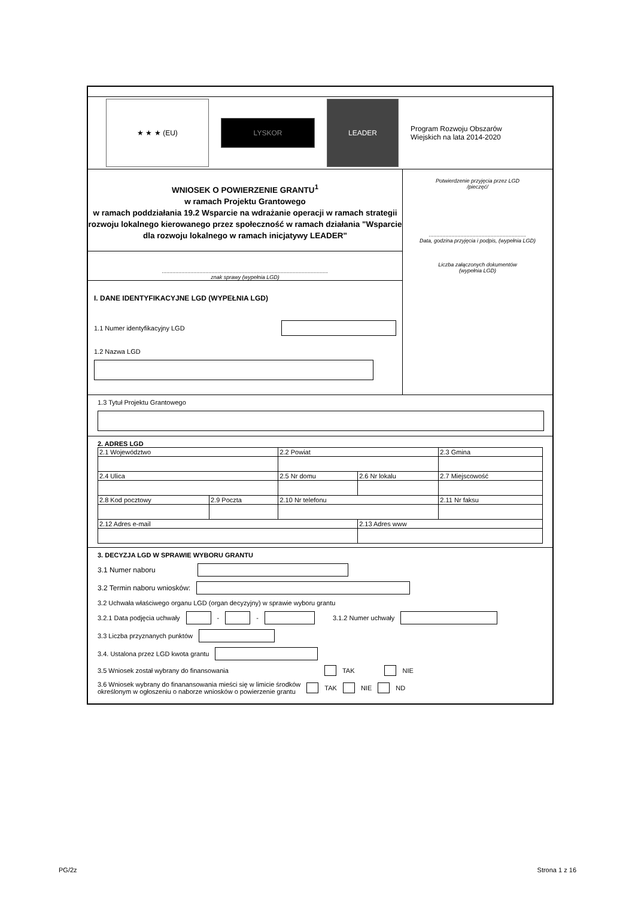★ ★ ★ (EU)
LYSKOR
LEADER
Program Rozwoju Obszarów Wiejskich na lata 2014-2020
WNIOSEK O POWIERZENIE GRANTU<sup>1</sup>
w ramach Projektu Grantowego
w ramach poddziałania 19.2 Wsparcie na wdrażanie operacji w ramach strategii rozwoju lokalnego kierowanego przez społeczność w ramach działania "Wsparcie dla rozwoju lokalnego w ramach inicjatywy LEADER"
...............................................................................................................
znak sprawy (wypełnia LGD)
I. DANE IDENTYFIKACYJNE LGD (WYPEŁNIA LGD)
1.1 Numer identyfikacyjny LGD
1.2 Nazwa LGD
Potwierdzenie przyjęcia przez LGD
/pieczęć/
.................................................................
Data, godzina przyjęcia i podpis, (wypełnia LGD)
Liczba załączonych dokumentów
(wypełnia LGD)
1.3 Tytuł Projektu Grantowego
2. ADRES LGD
| 2.1 Województwo | | 2.2 Powiat | | 2.3 Gmina |
| 2.4 Ulica | | 2.5 Nr domu | 2.6 Nr lokalu | 2.7 Miejscowość |
| 2.8 Kod pocztowy | 2.9 Poczta | 2.10 Nr telefonu | | 2.11 Nr faksu |
| 2.12 Adres e-mail | | | 2.13 Adres www | |
3. DECYZJA LGD W SPRAWIE WYBORU GRANTU
3.1 Numer naboru
3.2 Termin naboru wniosków:
3.2 Uchwała właściwego organu LGD (organ decyzyjny) w sprawie wyboru grantu
3.2.1 Data podjęcia uchwały - - 3.1.2 Numer uchwały
3.3 Liczba przyznanych punktów
3.4. Ustalona przez LGD kwota grantu
3.5 Wniosek został wybrany do finansowania TAK NIE
3.6 Wniosek wybrany do finanansowania mieści się w limicie środków
określonym w ogłoszeniu o naborze wniosków o powierzenie grantu TAK NIE ND
PG/2z Strona 1 z 16